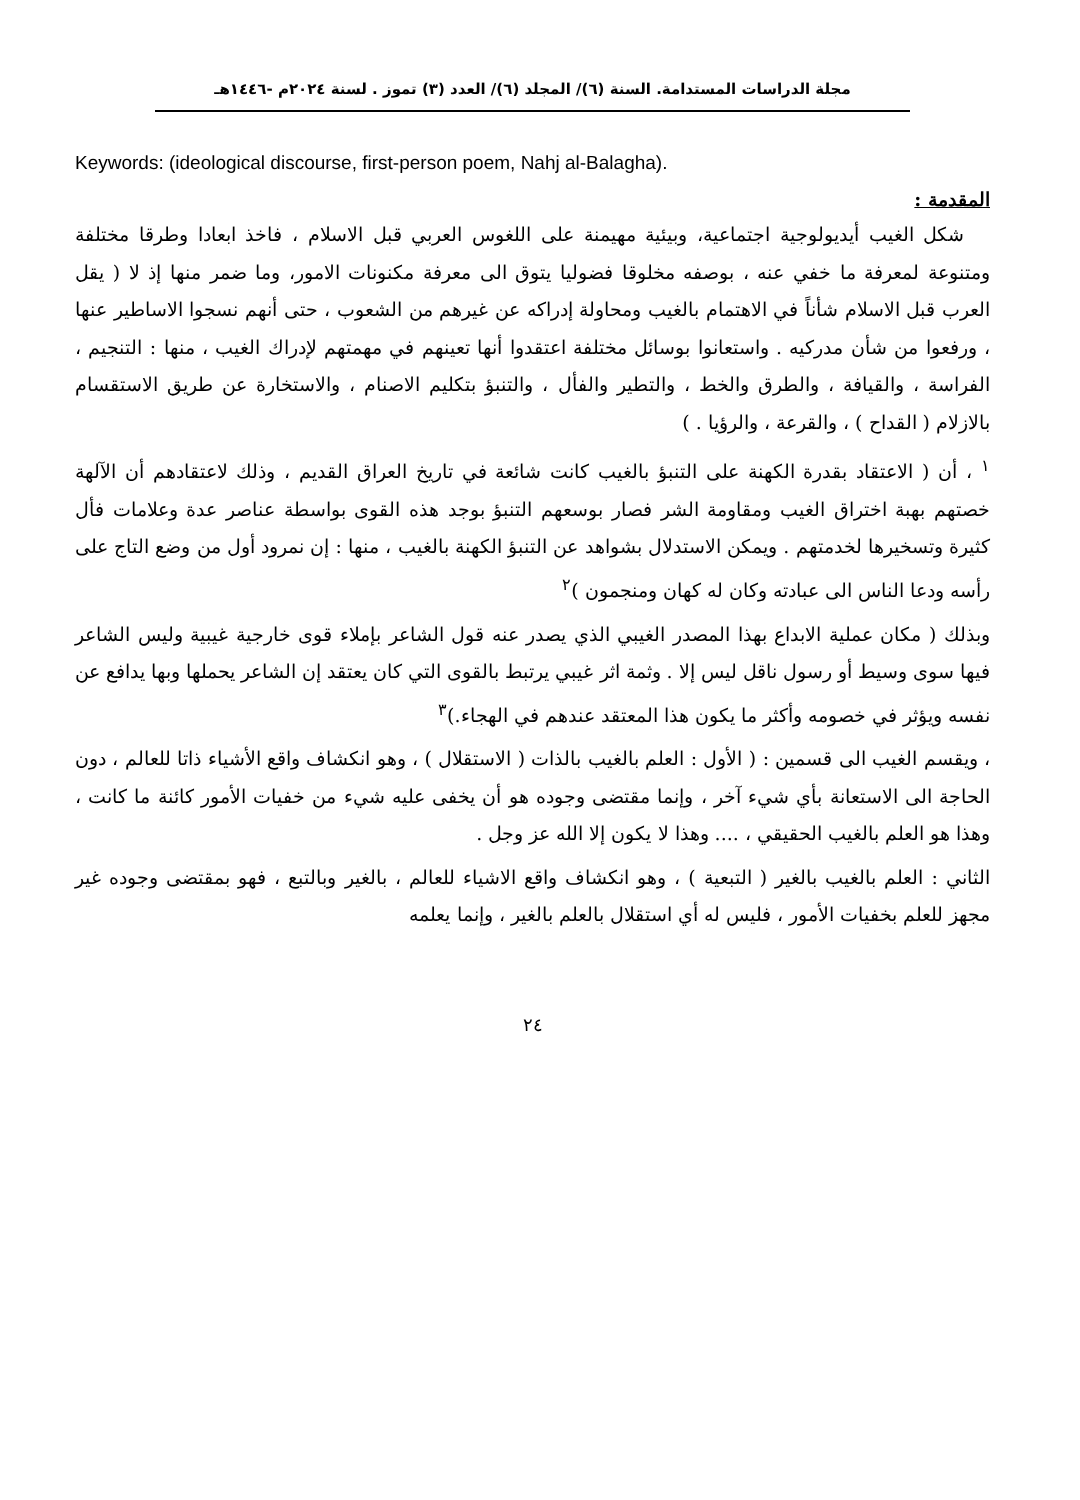مجلة الدراسات المستدامة. السنة (٦)/ المجلد (٦)/ العدد (٣) تموز . لسنة ٢٠٢٤م -١٤٤٦هـ
Keywords: (ideological discourse, first-person poem, Nahj al-Balagha).
المقدمة :
شكل الغيب أيديولوجية اجتماعية، وبيئية مهيمنة على اللغوس العربي قبل الاسلام ، فاخذ ابعادا وطرقا مختلفة ومتنوعة لمعرفة ما خفي عنه ، بوصفه مخلوقا فضوليا يتوق الى معرفة مكنونات الامور، وما ضمر منها إذ لا ( يقل العرب قبل الاسلام شأناً في الاهتمام بالغيب ومحاولة إدراكه عن غيرهم من الشعوب ، حتى أنهم نسجوا الاساطير عنها ، ورفعوا من شأن مدركيه . واستعانوا بوسائل مختلفة اعتقدوا أنها تعينهم في مهمتهم لإدراك الغيب ، منها : التنجيم ، الفراسة ، والقيافة ، والطرق والخط ، والتطير والفأل ، والتنبؤ بتكليم الاصنام ، والاستخارة عن طريق الاستقسام بالازلام ( القداح ) ، والقرعة ، والرؤيا . )
<sup>١</sup> ، أن ( الاعتقاد بقدرة الكهنة على التنبؤ بالغيب كانت شائعة في تاريخ العراق القديم ، وذلك لاعتقادهم أن الآلهة خصتهم بهبة اختراق الغيب ومقاومة الشر فصار بوسعهم التنبؤ بوجد هذه القوى بواسطة عناصر عدة وعلامات فأل كثيرة وتسخيرها لخدمتهم . ويمكن الاستدلال بشواهد عن التنبؤ الكهنة بالغيب ، منها : إن نمرود أول من وضع التاج على رأسه ودعا الناس الى عبادته وكان له كهان ومنجمون )<sup>٢</sup>
وبذلك ( مكان عملية الابداع بهذا المصدر الغيبي الذي يصدر عنه قول الشاعر بإملاء قوى خارجية غيبية وليس الشاعر فيها سوى وسيط أو رسول ناقل ليس إلا . وثمة اثر غيبي يرتبط بالقوى التي كان يعتقد إن الشاعر يحملها وبها يدافع عن نفسه ويؤثر في خصومه وأكثر ما يكون هذا المعتقد عندهم في الهجاء.)<sup>٣</sup>
، ويقسم الغيب الى قسمين : ( الأول : العلم بالغيب بالذات ( الاستقلال ) ، وهو انكشاف واقع الأشياء ذاتا للعالم ، دون الحاجة الى الاستعانة بأي شيء آخر ، وإنما مقتضى وجوده هو أن يخفى عليه شيء من خفيات الأمور كائنة ما كانت ، وهذا هو العلم بالغيب الحقيقي ، .... وهذا لا يكون إلا الله عز وجل .
الثاني : العلم بالغيب بالغير ( التبعية ) ، وهو انكشاف واقع الاشياء للعالم ، بالغير وبالتبع ، فهو بمقتضى وجوده غير مجهز للعلم بخفيات الأمور ، فليس له أي استقلال بالعلم بالغير ، وإنما يعلمه
٢٤